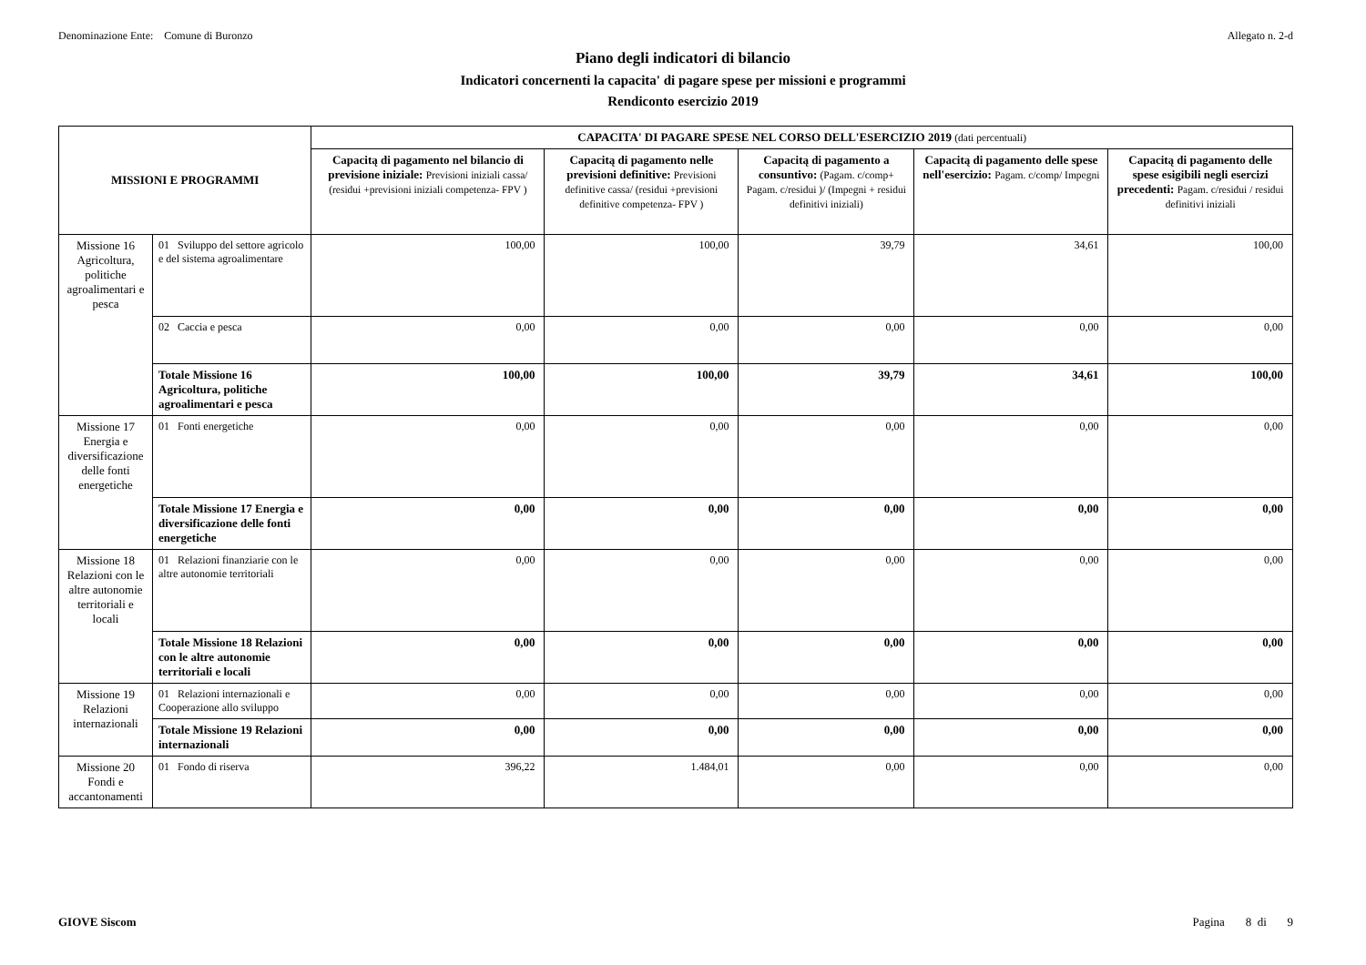Denominazione Ente: Comune di Buronzo Allegato n. 2-d
Piano degli indicatori di bilancio
Indicatori concernenti la capacita' di pagare spese per missioni e programmi
Rendiconto esercizio 2019
| MISSIONI E PROGRAMMI | | CAPACITA' DI PAGARE SPESE NEL CORSO DELL'ESERCIZIO 2019 (dati percentuali) | | | | |
| --- | --- | --- | --- | --- | --- | --- |
| | | Capacitą di pagamento nel bilancio di previsione iniziale: Previsioni iniziali cassa/ (residui +previsioni iniziali competenza- FPV ) | Capacitą di pagamento nelle previsioni definitive: Previsioni definitive cassa/ (residui +previsioni definitive competenza- FPV ) | Capacitą di pagamento a consuntivo: (Pagam. c/comp+ Pagam. c/residui )/ (Impegni + residui definitivi iniziali) | Capacitą di pagamento delle spese nell'esercizio: Pagam. c/comp/ Impegni | Capacitą di pagamento delle spese esigibili negli esercizi precedenti: Pagam. c/residui / residui definitivi iniziali |
| Missione 16 Agricoltura, politiche agroalimentari e pesca | 01 Sviluppo del settore agricolo e del sistema agroalimentare | 100,00 | 100,00 | 39,79 | 34,61 | 100,00 |
| | 02 Caccia e pesca | 0,00 | 0,00 | 0,00 | 0,00 | 0,00 |
| | Totale Missione 16 Agricoltura, politiche agroalimentari e pesca | 100,00 | 100,00 | 39,79 | 34,61 | 100,00 |
| Missione 17 Energia e diversificazione delle fonti energetiche | 01 Fonti energetiche | 0,00 | 0,00 | 0,00 | 0,00 | 0,00 |
| | Totale Missione 17 Energia e diversificazione delle fonti energetiche | 0,00 | 0,00 | 0,00 | 0,00 | 0,00 |
| Missione 18 Relazioni con le altre autonomie territoriali e locali | 01 Relazioni finanziarie con le altre autonomie territoriali | 0,00 | 0,00 | 0,00 | 0,00 | 0,00 |
| | Totale Missione 18 Relazioni con le altre autonomie territoriali e locali | 0,00 | 0,00 | 0,00 | 0,00 | 0,00 |
| Missione 19 Relazioni internazionali | 01 Relazioni internazionali e Cooperazione allo sviluppo | 0,00 | 0,00 | 0,00 | 0,00 | 0,00 |
| | Totale Missione 19 Relazioni internazionali | 0,00 | 0,00 | 0,00 | 0,00 | 0,00 |
| Missione 20 Fondi e accantonamenti | 01 Fondo di riserva | 396,22 | 1.484,01 | 0,00 | 0,00 | 0,00 |
GIOVE Siscom Pagina 8 di 9